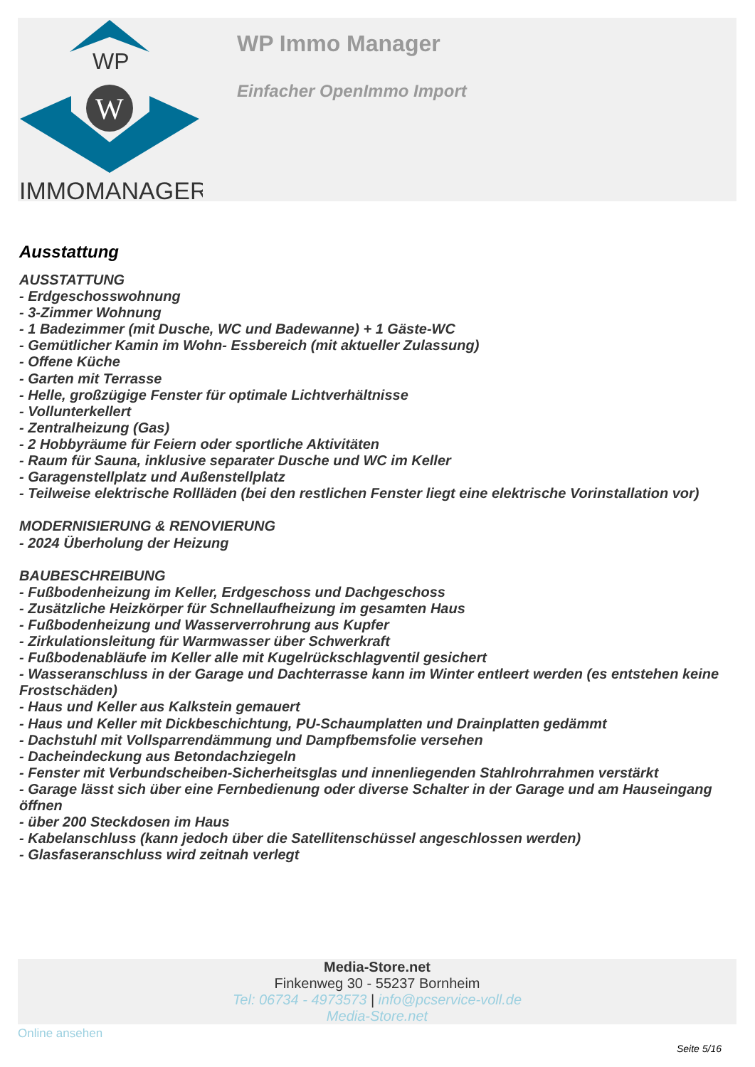WP
W
IMMOMANAGER
WP Immo Manager
Einfacher OpenImmo Import
Ausstattung
AUSSTATTUNG
- Erdgeschosswohnung
- 3-Zimmer Wohnung
- 1 Badezimmer (mit Dusche, WC und Badewanne) + 1 Gäste-WC
- Gemütlicher Kamin im Wohn- Essbereich (mit aktueller Zulassung)
- Offene Küche
- Garten mit Terrasse
- Helle, großzügige Fenster für optimale Lichtverhältnisse
- Vollunterkellert
- Zentralheizung (Gas)
- 2 Hobbyräume für Feiern oder sportliche Aktivitäten
- Raum für Sauna, inklusive separater Dusche und WC im Keller
- Garagenstellplatz und Außenstellplatz
- Teilweise elektrische Rollläden (bei den restlichen Fenster liegt eine elektrische Vorinstallation vor)
MODERNISIERUNG & RENOVIERUNG
- 2024 Überholung der Heizung
BAUBESCHREIBUNG
- Fußbodenheizung im Keller, Erdgeschoss und Dachgeschoss
- Zusätzliche Heizkörper für Schnellaufheizung im gesamten Haus
- Fußbodenheizung und Wasserverrohrung aus Kupfer
- Zirkulationsleitung für Warmwasser über Schwerkraft
- Fußbodenabläufe im Keller alle mit Kugelrückschlagventil gesichert
- Wasseranschluss in der Garage und Dachterrasse kann im Winter entleert werden (es entstehen keine Frostschäden)
- Haus und Keller aus Kalkstein gemauert
- Haus und Keller mit Dickbeschichtung, PU-Schaumplatten und Drainplatten gedämmt
- Dachstuhl mit Vollsparrendämmung und Dampfbemsfolie versehen
- Dacheindeckung aus Betondachziegeln
- Fenster mit Verbundscheiben-Sicherheitsglas und innenliegenden Stahlrohrrahmen verstärkt
- Garage lässt sich über eine Fernbedienung oder diverse Schalter in der Garage und am Hauseingang öffnen
- über 200 Steckdosen im Haus
- Kabelanschluss (kann jedoch über die Satellitenschüssel angeschlossen werden)
- Glasfaseranschluss wird zeitnah verlegt
Media-Store.net
Finkenweg 30 - 55237 Bornheim
Tel: 06734 - 4973573 | info@pcservice-voll.de
Media-Store.net
Online ansehen
Seite 5/16